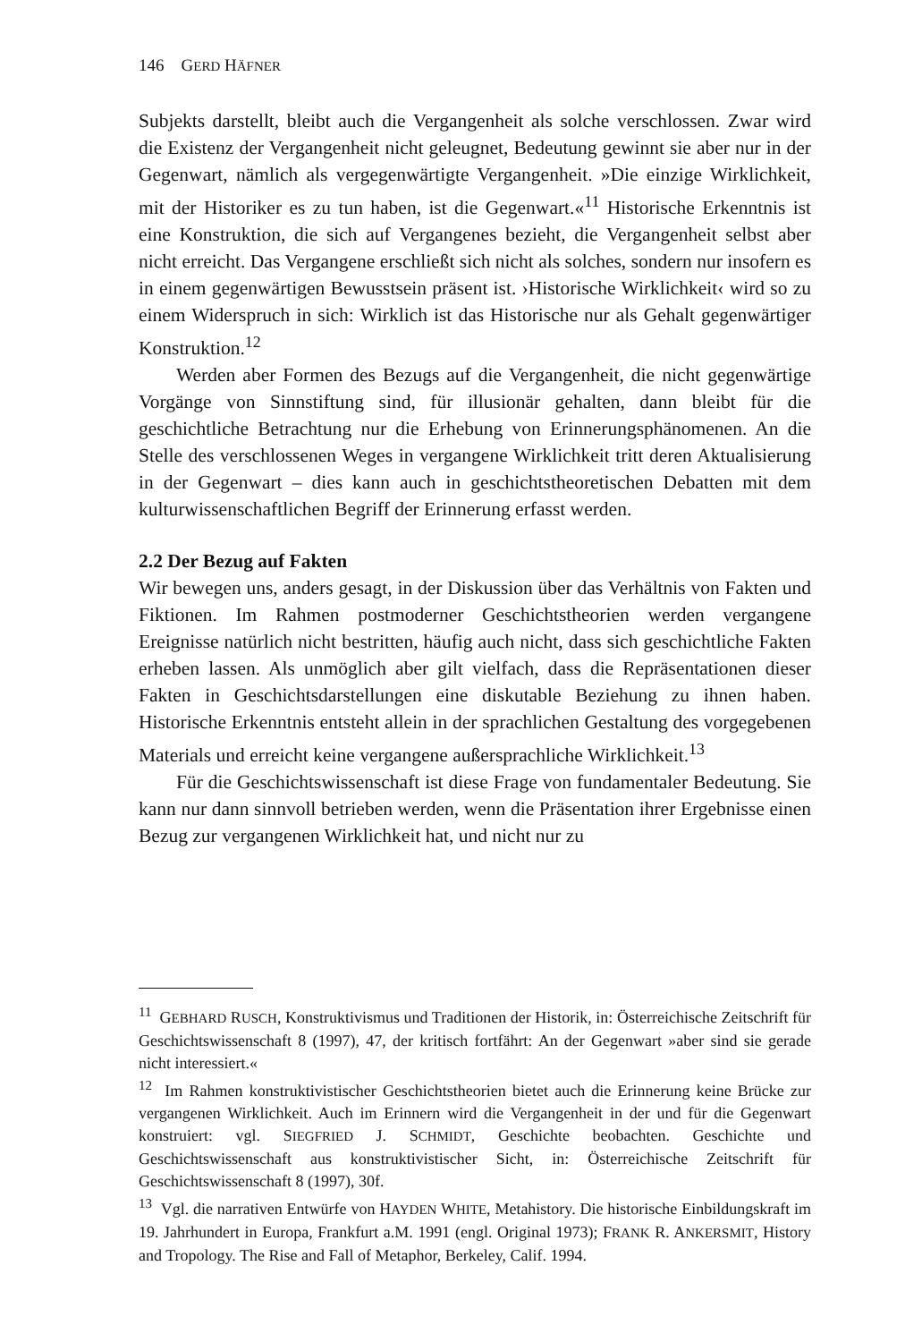146 GERD HÄFNER
Subjekts darstellt, bleibt auch die Vergangenheit als solche verschlossen. Zwar wird die Existenz der Vergangenheit nicht geleugnet, Bedeutung gewinnt sie aber nur in der Gegenwart, nämlich als vergegenwärtigte Vergangenheit. »Die einzige Wirklichkeit, mit der Historiker es zu tun haben, ist die Gegenwart.«<sup>11</sup> Historische Erkenntnis ist eine Konstruktion, die sich auf Vergangenes bezieht, die Vergangenheit selbst aber nicht erreicht. Das Vergangene erschließt sich nicht als solches, sondern nur insofern es in einem gegenwärtigen Bewusstsein präsent ist. ›Historische Wirklichkeit‹ wird so zu einem Widerspruch in sich: Wirklich ist das Historische nur als Gehalt gegenwärtiger Konstruktion.<sup>12</sup>
Werden aber Formen des Bezugs auf die Vergangenheit, die nicht gegenwärtige Vorgänge von Sinnstiftung sind, für illusionär gehalten, dann bleibt für die geschichtliche Betrachtung nur die Erhebung von Erinnerungsphänomenen. An die Stelle des verschlossenen Weges in vergangene Wirklichkeit tritt deren Aktualisierung in der Gegenwart – dies kann auch in geschichtstheoretischen Debatten mit dem kulturwissenschaftlichen Begriff der Erinnerung erfasst werden.
2.2 Der Bezug auf Fakten
Wir bewegen uns, anders gesagt, in der Diskussion über das Verhältnis von Fakten und Fiktionen. Im Rahmen postmoderner Geschichtstheorien werden vergangene Ereignisse natürlich nicht bestritten, häufig auch nicht, dass sich geschichtliche Fakten erheben lassen. Als unmöglich aber gilt vielfach, dass die Repräsentationen dieser Fakten in Geschichtsdarstellungen eine diskutable Beziehung zu ihnen haben. Historische Erkenntnis entsteht allein in der sprachlichen Gestaltung des vorgegebenen Materials und erreicht keine vergangene außersprachliche Wirklichkeit.<sup>13</sup>
Für die Geschichtswissenschaft ist diese Frage von fundamentaler Bedeutung. Sie kann nur dann sinnvoll betrieben werden, wenn die Präsentation ihrer Ergebnisse einen Bezug zur vergangenen Wirklichkeit hat, und nicht nur zu
<sup>11</sup> GEBHARD RUSCH, Konstruktivismus und Traditionen der Historik, in: Österreichische Zeitschrift für Geschichtswissenschaft 8 (1997), 47, der kritisch fortfährt: An der Gegenwart »aber sind sie gerade nicht interessiert.«
<sup>12</sup> Im Rahmen konstruktivistischer Geschichtstheorien bietet auch die Erinnerung keine Brücke zur vergangenen Wirklichkeit. Auch im Erinnern wird die Vergangenheit in der und für die Gegenwart konstruiert: vgl. SIEGFRIED J. SCHMIDT, Geschichte beobachten. Geschichte und Geschichtswissenschaft aus konstruktivistischer Sicht, in: Österreichische Zeitschrift für Geschichtswissenschaft 8 (1997), 30f.
<sup>13</sup> Vgl. die narrativen Entwürfe von HAYDEN WHITE, Metahistory. Die historische Einbildungskraft im 19. Jahrhundert in Europa, Frankfurt a.M. 1991 (engl. Original 1973); FRANK R. ANKERSMIT, History and Tropology. The Rise and Fall of Metaphor, Berkeley, Calif. 1994.